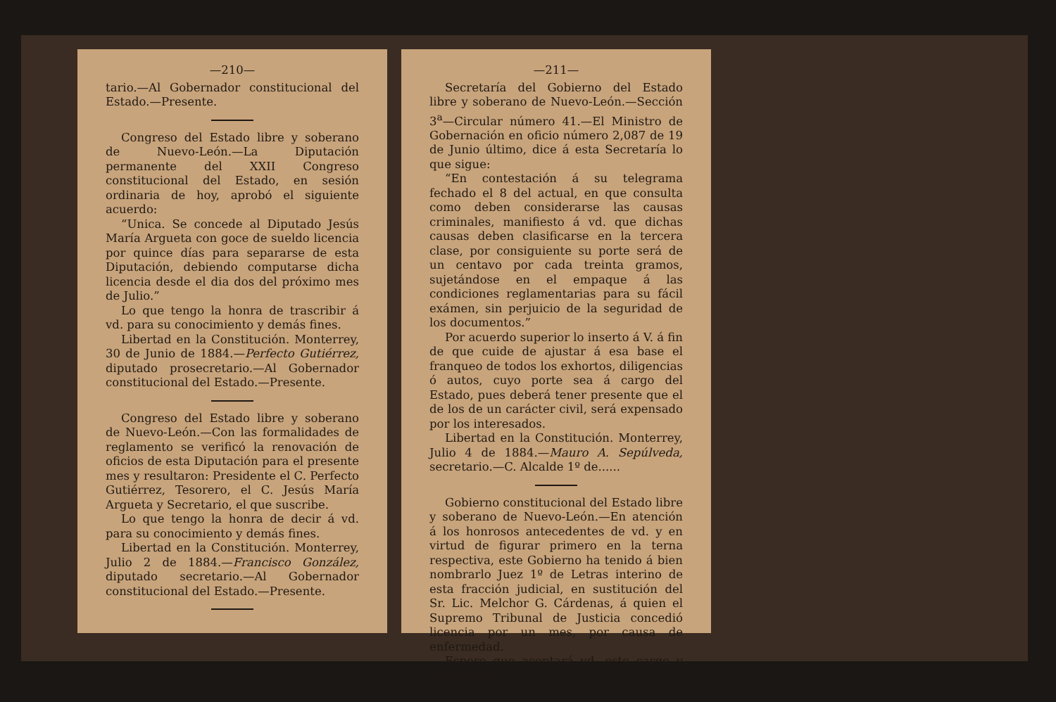—210—
tario.—Al Gobernador constitucional del Estado.—Presente.
Congreso del Estado libre y soberano de Nuevo-León.—La Diputación permanente del XXII Congreso constitucional del Estado, en sesión ordinaria de hoy, aprobó el siguiente acuerdo:
“Unica. Se concede al Diputado Jesús María Argueta con goce de sueldo licencia por quince días para separarse de esta Diputación, debiendo computarse dicha licencia desde el dia dos del próximo mes de Julio.”
Lo que tengo la honra de trascribir á vd. para su conocimiento y demás fines.
Libertad en la Constitución. Monterrey, 30 de Junio de 1884.—Perfecto Gutiérrez, diputado prosecretario.—Al Gobernador constitucional del Estado.—Presente.
Congreso del Estado libre y soberano de Nuevo-León.—Con las formalidades de reglamento se verificó la renovación de oficios de esta Diputación para el presente mes y resultaron: Presidente el C. Perfecto Gutiérrez, Tesorero, el C. Jesús María Argueta y Secretario, el que suscribe.
Lo que tengo la honra de decir á vd. para su conocimiento y demás fines.
Libertad en la Constitución. Monterrey, Julio 2 de 1884.—Francisco González, diputado secretario.—Al Gobernador constitucional del Estado.—Presente.
—211—
Secretaría del Gobierno del Estado libre y soberano de Nuevo-León.—Sección 3<sup>a</sup>—Circular número 41.—El Ministro de Gobernación en oficio número 2,087 de 19 de Junio último, dice á esta Secretaría lo que sigue:
“En contestación á su telegrama fechado el 8 del actual, en que consulta como deben considerarse las causas criminales, manifiesto á vd. que dichas causas deben clasificarse en la tercera clase, por consiguiente su porte será de un centavo por cada treinta gramos, sujetándose en el empaque á las condiciones reglamentarias para su fácil exámen, sin perjuicio de la seguridad de los documentos.”
Por acuerdo superior lo inserto á V. á fin de que cuide de ajustar á esa base el franqueo de todos los exhortos, diligencias ó autos, cuyo porte sea á cargo del Estado, pues deberá tener presente que el de los de un carácter civil, será expensado por los interesados.
Libertad en la Constitución. Monterrey, Julio 4 de 1884.—Mauro A. Sepúlveda, secretario.—C. Alcalde 1º de......
Gobierno constitucional del Estado libre y soberano de Nuevo-León.—En atención á los honrosos antecedentes de vd. y en virtud de figurar primero en la terna respectiva, este Gobierno ha tenido á bien nombrarlo Juez 1º de Letras interino de esta fracción judicial, en sustitución del Sr. Lic. Melchor G. Cárdenas, á quien el Supremo Tribunal de Justicia concedió licencia por un mes, por causa de enfermedad.
Espero que aceptará vd. este cargo y entrará des-
27